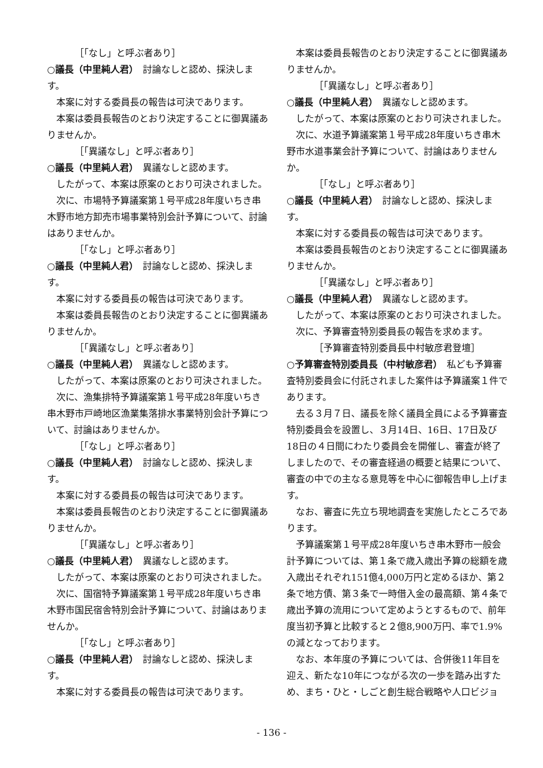［「なし」と呼ぶ者あり］
○議長（中里純人君）　討論なしと認め、採決します。
本案に対する委員長の報告は可決であります。
本案は委員長報告のとおり決定することに御異議ありませんか。
［「異議なし」と呼ぶ者あり］
○議長（中里純人君）　異議なしと認めます。
したがって、本案は原案のとおり可決されました。
次に、市場特予算議案第１号平成28年度いちき串木野市地方卸売市場事業特別会計予算について、討論はありませんか。
［「なし」と呼ぶ者あり］
○議長（中里純人君）　討論なしと認め、採決します。
本案に対する委員長の報告は可決であります。
本案は委員長報告のとおり決定することに御異議ありませんか。
［「異議なし」と呼ぶ者あり］
○議長（中里純人君）　異議なしと認めます。
したがって、本案は原案のとおり可決されました。
次に、漁集排特予算議案第１号平成28年度いちき串木野市戸崎地区漁業集落排水事業特別会計予算について、討論はありませんか。
［「なし」と呼ぶ者あり］
○議長（中里純人君）　討論なしと認め、採決します。
本案に対する委員長の報告は可決であります。
本案は委員長報告のとおり決定することに御異議ありませんか。
［「異議なし」と呼ぶ者あり］
○議長（中里純人君）　異議なしと認めます。
したがって、本案は原案のとおり可決されました。
次に、国宿特予算議案第１号平成28年度いちき串木野市国民宿舎特別会計予算について、討論はありませんか。
［「なし」と呼ぶ者あり］
○議長（中里純人君）　討論なしと認め、採決します。
本案に対する委員長の報告は可決であります。
本案は委員長報告のとおり決定することに御異議ありませんか。
［「異議なし」と呼ぶ者あり］
○議長（中里純人君）　異議なしと認めます。
したがって、本案は原案のとおり可決されました。
次に、水道予算議案第１号平成28年度いちき串木野市水道事業会計予算について、討論はありませんか。
［「なし」と呼ぶ者あり］
○議長（中里純人君）　討論なしと認め、採決します。
本案に対する委員長の報告は可決であります。
本案は委員長報告のとおり決定することに御異議ありませんか。
［「異議なし」と呼ぶ者あり］
○議長（中里純人君）　異議なしと認めます。
したがって、本案は原案のとおり可決されました。
次に、予算審査特別委員長の報告を求めます。
［予算審査特別委員長中村敏彦君登壇］
○予算審査特別委員長（中村敏彦君）　私ども予算審査特別委員会に付託されました案件は予算議案１件であります。
去る３月７日、議長を除く議員全員による予算審査特別委員会を設置し、３月14日、16日、17日及び18日の４日間にわたり委員会を開催し、審査が終了しましたので、その審査経過の概要と結果について、審査の中での主なる意見等を中心に御報告申し上げます。
なお、審査に先立ち現地調査を実施したところであります。
予算議案第１号平成28年度いちき串木野市一般会計予算については、第１条で歳入歳出予算の総額を歳入歳出それぞれ151億4,000万円と定めるほか、第２条で地方債、第３条で一時借入金の最高額、第４条で歳出予算の流用について定めようとするもので、前年度当初予算と比較すると２億8,900万円、率で1.9%の減となっております。
なお、本年度の予算については、合併後11年目を迎え、新たな10年につながる次の一歩を踏み出すため、まち・ひと・しごと創生総合戦略や人口ビジョ
- 136 -